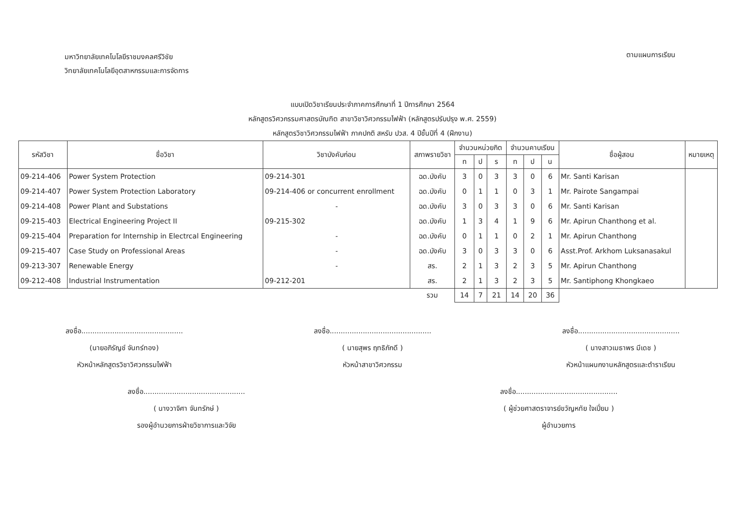มหาวิทยาลัยเทคโนโลยีราชมงคลศรีวิชัย
วิทยาลัยเทคโนโลยีอุตสาหกรรมและการจัดการ
ตามแผนการเรียน
แบบเปิดวิชาเรียนประจำภาคการศึกษาที่ 1 ปีการศึกษา 2564
หลักสูตรวิศวกรรมศาสตรบัณฑิต สาขาวิชาวิศวกรรมไฟฟ้า (หลักสูตรปรับปรุง พ.ศ. 2559)
หลักสูตรวิชาวิศวกรรมไฟฟ้า ภาคปกติ สหรับ ปวส. 4 ปีชั้นปีที่ 4 (ฝึกงาน)
| รหัสวิชา | ชื่อวิชา | วิชาบังคับก่อน | สภาพรายวิชา | จำนวนหน่วยกิต | | | จำนวนคาบเรียน | | | ชื่อผู้สอน | หมายเหตุ |
| --- | --- | --- | --- | --- | --- | --- | --- | --- | --- | --- | --- |
| | | | | ท | ป | ร | ท | ป | น | | |
| 09-214-406 | Power System Protection | 09-214-301 | ฉด.บังคับ | 3 | 0 | 3 | 3 | 0 | 6 | Mr. Santi Karisan | |
| 09-214-407 | Power System Protection Laboratory | 09-214-406 or concurrent enrollment | ฉด.บังคับ | 0 | 1 | 1 | 0 | 3 | 1 | Mr. Pairote Sangampai | |
| 09-214-408 | Power Plant and Substations | - | ฉด.บังคับ | 3 | 0 | 3 | 3 | 0 | 6 | Mr. Santi Karisan | |
| 09-215-403 | Electrical Engineering Project II | 09-215-302 | ฉด.บังคับ | 1 | 3 | 4 | 1 | 9 | 6 | Mr. Apirun Chanthong et al. | |
| 09-215-404 | Preparation for Internship in Electrcal Engineering | - | ฉด.บังคับ | 0 | 1 | 1 | 0 | 2 | 1 | Mr. Apirun Chanthong | |
| 09-215-407 | Case Study on Professional Areas | - | ฉด.บังคับ | 3 | 0 | 3 | 3 | 0 | 6 | Asst.Prof. Arkhom Luksanasakul | |
| 09-213-307 | Renewable Energy | - | สร. | 2 | 1 | 3 | 2 | 3 | 5 | Mr. Apirun Chanthong | |
| 09-212-408 | Industrial Instrumentation | 09-212-201 | สร. | 2 | 1 | 3 | 2 | 3 | 5 | Mr. Santiphong Khongkaeo | |
| | | | รวม | 14 | 7 | 21 | 14 | 20 | 36 | | |
ลงชื่อ..............................................
(นายอภิรัญช์ จันทร์ทอง)
หัวหน้าหลักสูตรวิชาวิศวกรรมไฟฟ้า
ลงชื่อ..............................................
( นายสุพร ฤทธิภักดี )
หัวหน้าสาขาวิศวกรรม
ลงชื่อ..............................................
( นางสาวเมธาพร มีเดช )
หัวหน้าแผนกงานหลักสูตรและตำราเรียน
ลงชื่อ..............................................
( นางวาจิศา จันทรักษ์ )
รองผู้อำนวยการฝ่ายวิชาการและวิจัย
ลงชื่อ..............................................
( ผู้ช่วยศาสตราจารย์ขวัญหทัย ใจเปี่ยม )
ผู้อำนวยการ